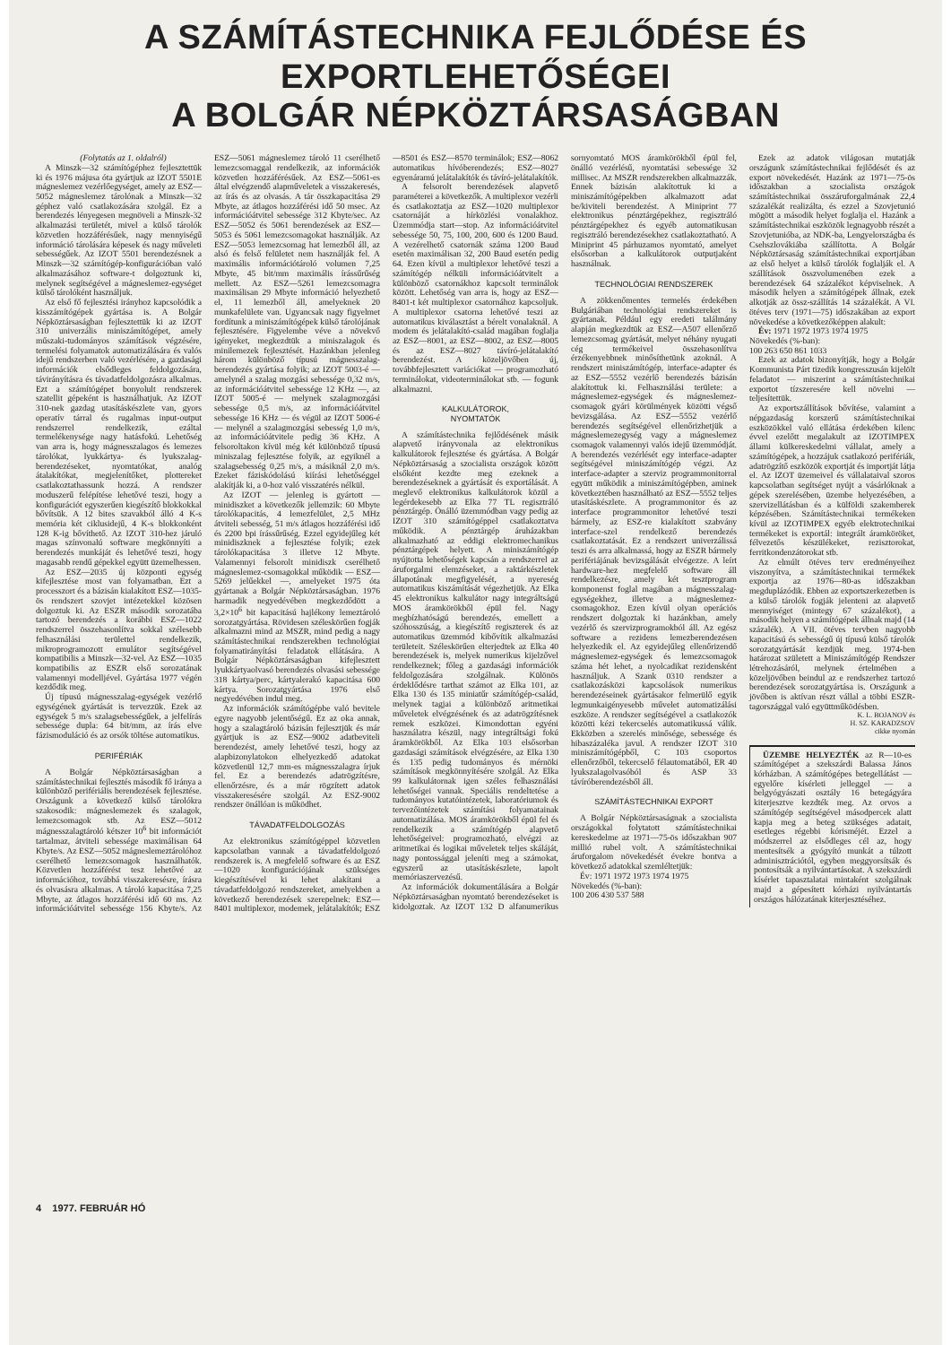A SZÁMÍTÁSTECHNIKA FEJLŐDÉSE ÉS EXPORTLEHETŐSÉGEI
A BOLGÁR NÉPKÖZTÁRSASÁGBAN
(Folytatás az 1. oldalról)
A Minszk—32 számítógéphez fejlesztettük ki és 1976 májusa óta gyártjuk az IZOT 5501E mágneslemez vezérlőegységet, amely az ESZ—5052 mágneslemez tárolónak a Minszk—32 géphez való csatlakozására szolgál. Ez a berendezés lényegesen megnöveli a Minszk-32 alkalmazási területét, mivel a külső tárolók közvetlen hozzáférésűek, nagy mennyiségű információ tárolására képesek és nagy műveleti sebességűek. Az IZOT 5501 berendezésnek a Minszk—32 számítógép-konfigurációban való alkalmazásához software-t dolgoztunk ki, melynek segítségével a mágneslemez-egységet külső tárolóként használjuk.
Az első fő fejlesztési irányhoz kapcsolódik a kisszámítógépek gyártása is. A Bolgár Népköztársaságban fejlesztettük ki az IZOT 310 univerzális miniszámítógépet, amely műszaki-tudományos számítások végzésére, termelési folyamatok automatizálására és valós idejű rendszerben való vezérlésére, a gazdasági információk elsődleges feldolgozására, távirányításra és távadatfeldolgozásra alkalmas. Ezt a számítógépet bonyolult rendszerek szatellit gépeként is használhatjuk. Az IZOT 310-nek gazdag utasításkészlete van, gyors operatív tárral és rugalmas input-output rendszerrel rendelkezik, ezáltal termelékenysége nagy hatásfokú. Lehetőség van arra is, hogy mágnesszalagos és lemezes tárolókat, lyukkártya- és lyukszalag-berendezéseket, nyomtatókat, analóg átalakítókat, megjelenítőket, plottereket csatlakoztathassunk hozzá. A rendszer moduszerű felépítése lehetővé teszi, hogy a konfigurációt egyszerűen kiegészítő blokkokkal bővítsük. A 12 bites szavakból álló 4 K-s memória két ciklusidejű, 4 K-s blokkonként 128 K-ig bővíthető. Az IZOT 310-hez járuló magas színvonalú software megkönnyíti a berendezés munkáját és lehetővé teszi, hogy magasabb rendű gépekkel együtt üzemelhessen.
Az ESZ—2035 új központi egység kifejlesztése most van folyamatban. Ezt a processzort és a bázisán kialakított ESZ—1035-ös rendszert szovjet intézetekkel közösen dolgoztuk ki. Az ESZR második sorozatába tartozó berendezés a korábbi ESZ—1022 rendszerrel összehasonlítva sokkal szélesebb felhasználási területtel rendelkezik, mikroprogramozott emulátor segítségével kompatibilis a Minszk—32-vel. Az ESZ—1035 kompatibilis az ESZR első sorozatának valamennyi modelljével. Gyártása 1977 végén kezdődik meg.
Új típusú mágnesszalag-egységek vezérlő egységének gyártását is tervezzük. Ezek az egységek 5 m/s szalagsebességűek, a jelfelírás sebessége dupla: 64 bit/mm, az írás elve fázismoduláció és az orsók töltése automatikus.
PERIFÉRIÁK
A Bolgár Népköztársaságban a számítástechnikai fejlesztés második fő iránya a különböző perifériális berendezések fejlesztése. Országunk a következő külső tárolókra szakosodik: mágneslemezek és szalagok, lemezcsomagok stb. Az ESZ—5012 mágnesszalagtároló kétszer 10<sup>6</sup> bit információt tartalmaz, átviteli sebessége maximálisan 64 Kbyte/s. Az ESZ—5052 mágneslemeztárolóhoz cserélhető lemezcsomagok használhatók. Közvetlen hozzáférést tesz lehetővé az információhoz, továbbá visszakeresésre, írásra és olvasásra alkalmas. A tároló kapacitása 7,25 Mbyte, az átlagos hozzáférési idő 60 ms. Az információátvitel sebessége 156 Kbyte/s. Az ESZ—5061 mágneslemez tároló 11 cserélhető lemezcsomaggal rendelkezik, az információk közvetlen hozzáférésűek. Az ESZ—5061-es által elvégzendő alapműveletek a visszakeresés, az írás és az olvasás. A tár összkapacitása 29 Mbyte, az átlagos hozzáférési idő 50 msec. Az információátvitel sebessége 312 Kbyte/sec. Az ESZ—5052 és 5061 berendezések az ESZ—5053 és 5061 lemezcsomagokat használják. Az ESZ—5053 lemezcsomag hat lemezből áll, az alsó és felső felületet nem használják fel. A maximális információtároló volumen 7,25 Mbyte, 45 bit/mm maximális írássűrűség mellett. Az ESZ—5261 lemezcsomagra maximálisan 29 Mbyte információ helyezhető el, 11 lemezből áll, amelyeknek 20 munkafelülete van. Ugyancsak nagy figyelmet fordítunk a miniszámítógépek külső tárolójának fejlesztésére. Figyelembe véve a növekvő igényeket, megkezdtük a miniszalagok és minilemezek fejlesztését. Hazánkban jelenleg három különböző típusú mágnesszalag-berendezés gyártása folyik; az IZOT 5003-é — amelynél a szalag mozgási sebessége 0,32 m/s, az információátvitel sebessége 12 KHz —, az IZOT 5005-é — melynek szalagmozgási sebessége 0,5 m/s, az információátvitel sebessége 16 KHz — és végül az IZOT 5006-é — melynél a szalagmozgási sebesség 1,0 m/s, az információátvitele pedig 36 KHz. A felsoroltakon kívül még két különböző típusú miniszalag fejlesztése folyik, az egyiknél a szalagsebesség 0,25 m/s, a másiknál 2,0 m/s. Ezeket fáziskódolású kiírási lehetőséggel alakítják ki, a 0-hoz való visszatérés nélkül.
Az IZOT — jelenleg is gyártott — minidiszket a következők jellemzik: 60 Mbyte tárolókapacitás, 4 lemezfelület, 2,5 MHz átviteli sebesség, 51 m/s átlagos hozzáférési idő és 2200 bpi írássűrűség. Ezzel egyidejűleg két minidiszknek a fejlesztése folyik; ezek tárolókapacitása 3 illetve 12 Mbyte. Valamennyi felsorolt minidiszk cserélhető mágneslemez-csomagokkal működik — ESZ—5269 jelűekkel —, amelyeket 1975 óta gyártanak a Bolgár Népköztársaságban. 1976 harmadik negyedévében megkezdődött a 3,2×10<sup>6</sup> bit kapacitású hajlékony lemeztároló sorozatgyártása. Rövidesen széleskörűen fogják alkalmazni mind az MSZR, mind pedig a nagy számítástechnikai rendszerekben technológiai folyamatirányítási feladatok ellátására. A Bolgár Népköztársaságban kifejlesztett lyukkártyaolvasó berendezés olvasási sebessége 318 kártya/perc, kártyalerakó kapacitása 600 kártya. Sorozatgyártása 1976 első negyedévében indul meg.
Az információk számítógépbe való bevitele egyre nagyobb jelentőségű. Ez az oka annak, hogy a szalagtároló bázisán fejlesztjük és már gyártjuk is az ESZ—9002 adatbeviteli berendezést, amely lehetővé teszi, hogy az alapbizonylatokon elhelyezkedő adatokat közvetlenül 12,7 mm-es mágnesszalagra írjuk fel. Ez a berendezés adatrögzítésre, ellenőrzésre, és a már rögzített adatok visszakeresésére szolgál. Az ESZ-9002 rendszer önállóan is működhet.
TÁVADATFELDOLGOZÁS
Az elektronikus számítógéppel közvetlen kapcsolatban vannak a távadatfeldolgozó rendszerek is. A megfelelő software és az ESZ—1020 konfigurációjának szükséges kiegészítésével ki lehet alakítani a távadatfeldolgozó rendszereket, amelyekben a következő berendezések szerepelnek: ESZ—8401 multiplexor, modemek, jelátalakítók; ESZ—8501 és ESZ—8570 terminálok; ESZ—8062 automatikus hívóberendezés; ESZ—8027 egyenáramú jelátalakítók és távíró-jelátalakítók.
A felsorolt berendezések alapvető paraméterei a következők. A multiplexor vezérli és csatlakoztatja az ESZ—1020 multiplexor csatornáját a hírközlési vonalakhoz. Üzemmódja start—stop. Az információátvitel sebessége 50, 75, 100, 200, 600 és 1200 Baud. A vezérelhető csatornák száma 1200 Baud esetén maximálisan 32, 200 Baud esetén pedig 64. Ezen kívül a multiplexor lehetővé teszi a számítógép nélküli információátvitelt a különböző csatornákhoz kapcsolt terminálok között. Lehetőség van arra is, hogy az ESZ—8401-t két multiplexor csatornához kapcsoljuk. A multiplexor csatorna lehetővé teszi az automatikus kiválasztást a bérelt vonalaknál. A modem és jelátalakító-család magában foglalja az ESZ—8001, az ESZ—8002, az ESZ—8005 és az ESZ—8027 távíró-jelátalakító berendezést. A közeljövőben új, továbbfejlesztett variációkat — programozható terminálokat, videoterminálokat stb. — fogunk alkalmazni.
KALKULÁTOROK,
NYOMTATÓK
A számítástechnika fejlődésének másik alapvető irányvonala az elektronikus kalkulátorok fejlesztése és gyártása. A Bolgár Népköztársaság a szocialista országok között elsőként kezdte meg ezeknek a berendezéseknek a gyártását és exportálását. A meglevő elektronikus kalkulátorok közül a legérdekesebb az Elka 77 TL regisztráló pénztárgép. Önálló üzemmódban vagy pedig az IZOT 310 számítógéppel csatlakoztatva működik. A pénztárgép áruházakban alkalmazható az eddigi elektromechanikus pénztárgépek helyett. A miniszámítógép nyújtotta lehetőségek kapcsán a rendszerrel az áruforgalmi elemzéseket, a raktárkészletek állapotának megfigyelését, a nyereség automatikus kiszámítását végezhetjük. Az Elka 45 elektronikus kalkulátor nagy integráltságú MOS áramkörökből épül fel. Nagy megbízhatóságú berendezés, emellett a szóhosszúság, a kiegészítő regiszterek és az automatikus üzemmód kibővítik alkalmazási területeit. Széleskörűen elterjedtek az Elka 40 berendezések is, melyek numerikus kijelzővel rendelkeznek; főleg a gazdasági információk feldolgozására szolgálnak. Különös érdeklődésre tarthat számot az Elka 101, az Elka 130 és 135 miniatűr számítógép-család, melynek tagjai a különböző aritmetikai műveletek elvégzésének és az adatrögzítésnek remek eszközei. Kimondottan egyéni használatra készül, nagy integráltsági fokú áramkörökből. Az Elka 103 elsősorban gazdasági számítások elvégzésére, az Elka 130 és 135 pedig tudományos és mérnöki számítások megkönnyítésére szolgál. Az Elka 99 kalkulátornak igen széles felhasználási lehetőségei vannak. Speciális rendeltetése a tudományos kutatóintézetek, laboratóriumok és tervezőintézetek számítási folyamatainak automatizálása. MOS áramkörökből épül fel és rendelkezik a számítógép alapvető lehetőségeivel: programozható, elvégzi az aritmetikai és logikai műveletek teljes skáláját, nagy pontossággal jeleníti meg a számokat, egyszerű az utasításkészlete, lapolt memóriaszervezésű.
Az információk dokumentálására a Bolgár Népköztársaságban nyomtató berendezéseket is kidolgoztak. Az IZOT 132 D alfanumerikus sornyomtató MOS áramkörökből épül fel, önálló vezérlésű, nyomtatási sebessége 32 millisec. Az MSZR rendszerekben alkalmazzák. Ennek bázisán alakítottuk ki a miniszámítógépekben alkalmazott adat be/kiviteli berendezést. A Miniprint 77 elektronikus pénztárgépekhez, regisztráló pénztárgépekhez és egyéb automatikusan regisztráló berendezésekhez csatlakoztatható. A Miniprint 45 párhuzamos nyomtató, amelyet elsősorban a kalkulátorok outputjaként használnak.
TECHNOLÓGIAI RENDSZEREK
A zökkenőmentes termelés érdekében Bulgáriában technológiai rendszereket is gyártanak. Például egy eredeti találmány alapján megkezdtük az ESZ—A507 ellenőrző lemezcsomag gyártását, melyet néhány nyugati cég termékeivel összehasonlítva érzékenyebbnek minősíthetünk azoknál. A rendszert miniszámítógép, interface-adapter és az ESZ—5552 vezérlő berendezés bázisán alakítottuk ki. Felhasználási területe: a mágneslemez-egységek és mágneslemez-csomagok gyári körülmények közötti végső bevizsgálása. Az ESZ—5552 vezérlő berendezés segítségével ellenőrizhetjük a mágneslemezegység vagy a mágneslemez csomagok valamennyi valós idejű üzemmódját. A berendezés vezérlését egy interface-adapter segítségével miniszámítógép végzi. Az interface-adapter a szerviz programmonitorral együtt működik a miniszámítógépben, aminek következtében használható az ESZ—5552 teljes utasításkészlete. A programmonitor és az interface programmonitor lehetővé teszi bármely, az ESZ-re kialakított szabvány interface-szel rendelkező berendezés csatlakoztatását. Ez a rendszert univerzálissá teszi és arra alkalmassá, hogy az ESZR bármely perifériájának bevizsgálását elvégezze. A leírt hardware-hez megfelelő software áll rendelkezésre, amely két tesztprogram komponenst foglal magában a mágnesszalag-egységekhez, illetve a mágneslemez-csomagokhoz. Ezen kívül olyan operációs rendszert dolgoztak ki hazánkban, amely vezérlő és szervizprogramokból áll. Az egész software a rezidens lemezberendezésen helyezkedik el. Az egyidejűleg ellenőrizendő mágneslemez-egységek és lemezcsomagok száma hét lehet, a nyolcadikat rezidensként használjuk. A Szank 0310 rendszer a csatlakozásközi kapcsolások numerikus berendezéseinek gyártásakor felmerülő egyik legmunkaigényesebb művelet automatizálási eszköze. A rendszer segítségével a csatlakozók közötti kézi tekercselés automatikussá válik. Ekközben a szerelés minősége, sebessége és hibaszázaléka javul. A rendszer IZOT 310 miniszámítógépből, C 103 csoportos ellenőrzőből, tekercselő félautomatából, ER 40 lyukszalagolvasóból és ASP 33 távíróberendezésből áll.
SZÁMÍTÁSTECHNIKAI EXPORT
A Bolgár Népköztársaságnak a szocialista országokkal folytatott számítástechnikai kereskedelme az 1971—75-ös időszakban 907 millió rubel volt. A számítástechnikai áruforgalom növekedését évekre bontva a következő adatokkal szemléltetjük:
Év: 1971 1972 1973 1974 1975
Növekedés (%-ban):
100 206 430 537 588
Ezek az adatok világosan mutatják országunk számítástechnikai fejlődését és az export növekedését. Hazánk az 1971—75-ös időszakban a szocialista országok számítástechnikai összáruforgalmának 22,4 százalékát realizálta, és ezzel a Szovjetunió mögött a második helyet foglalja el. Hazánk a számítástechnikai eszközök legnagyobb részét a Szovjetunióba, az NDK-ba, Lengyelországba és Csehszlovákiába szállította. A Bolgár Népköztársaság számítástechnikai exportjában az első helyet a külső tárolók foglalják el. A szállítások összvolumenében ezek a berendezések 64 százalékot képviselnek. A második helyen a számítógépek állnak, ezek alkotják az össz-szállítás 14 százalékát. A VI. ötéves terv (1971—75) időszakában az export növekedése a következőképpen alakult:
Év: 1971 1972 1973 1974 1975
Növekedés (%-ban):
100 263 650 861 1033
Ezek az adatok bizonyítják, hogy a Bolgár Kommunista Párt tizedik kongresszusán kijelölt feladatot — miszerint a számítástechnikai exportot tízszeresére kell növelni — teljesítettük.
Az exportszállítások bővítése, valamint a népgazdaság korszerű számítástechnikai eszközökkel való ellátása érdekében kilenc évvel ezelőtt megalakult az IZOTIMPEX állami külkereskedelmi vállalat, amely a számítógépek, a hozzájuk csatlakozó perifériák, adatrögzítő eszközök exportját és importját látja el. Az IZOT üzemeivel és vállalataival szoros kapcsolatban segítséget nyújt a vásárlóknak a gépek szerelésében, üzembe helyezésében, a szervizellátásban és a külföldi szakemberek képzésében. Számítástechnikai termékeken kívül az IZOTIMPEX egyéb elektrotechnikai termékeket is exportál: integrált áramköröket, félvezetős készülékeket, rezisztorokat, ferritkondenzátorokat stb.
Az elmúlt ötéves terv eredményeihez viszonyítva, a számítástechnikai termékek exportja az 1976—80-as időszakban megduplázódik. Ebben az exportszerkezetben is a külső tárolók fogják jelenteni az alapvető mennyiséget (mintegy 67 százalékot), a második helyen a számítógépek állnak majd (14 százalék). A VII. ötéves tervben nagyobb kapacitású és sebességű új típusú külső tárolók sorozatgyártását kezdjük meg. 1974-ben határozat született a Miniszámítógép Rendszer létrehozásáról, melynek értelmében a közeljövőben beindul az e rendszerhez tartozó berendezések sorozatgyártása is. Országunk a jövőben is aktívan részt vállal a többi ESZR-tagországgal való együttműködésben.
K. L. BOJANOV és
H. SZ. KARADZSOV
cikke nyomán
ÜZEMBE HELYEZTÉK az R—10-es számítógépet a szekszárdi Balassa János kórházban. A számítógépes betegellátást — egyelőre kísérleti jelleggel — a belgyógyászati osztály 16 betegágyára kiterjesztve kezdték meg. Az orvos a számítógép segítségével másodpercek alatt kapja meg a beteg szükséges adatait, esetleges régebbi kórisméjét. Ezzel a módszerrel az elsődleges cél az, hogy mentesítsék a gyógyító munkát a túlzott adminisztrációtól, egyben meggyorsítsák és pontosítsák a nyilvántartásokat. A szekszárdi kísérlet tapasztalatai mintaként szolgálnak majd a gépesített kórházi nyilvántartás országos hálózatának kiterjesztéséhez.
4 1977. FEBRUÁR HÓ